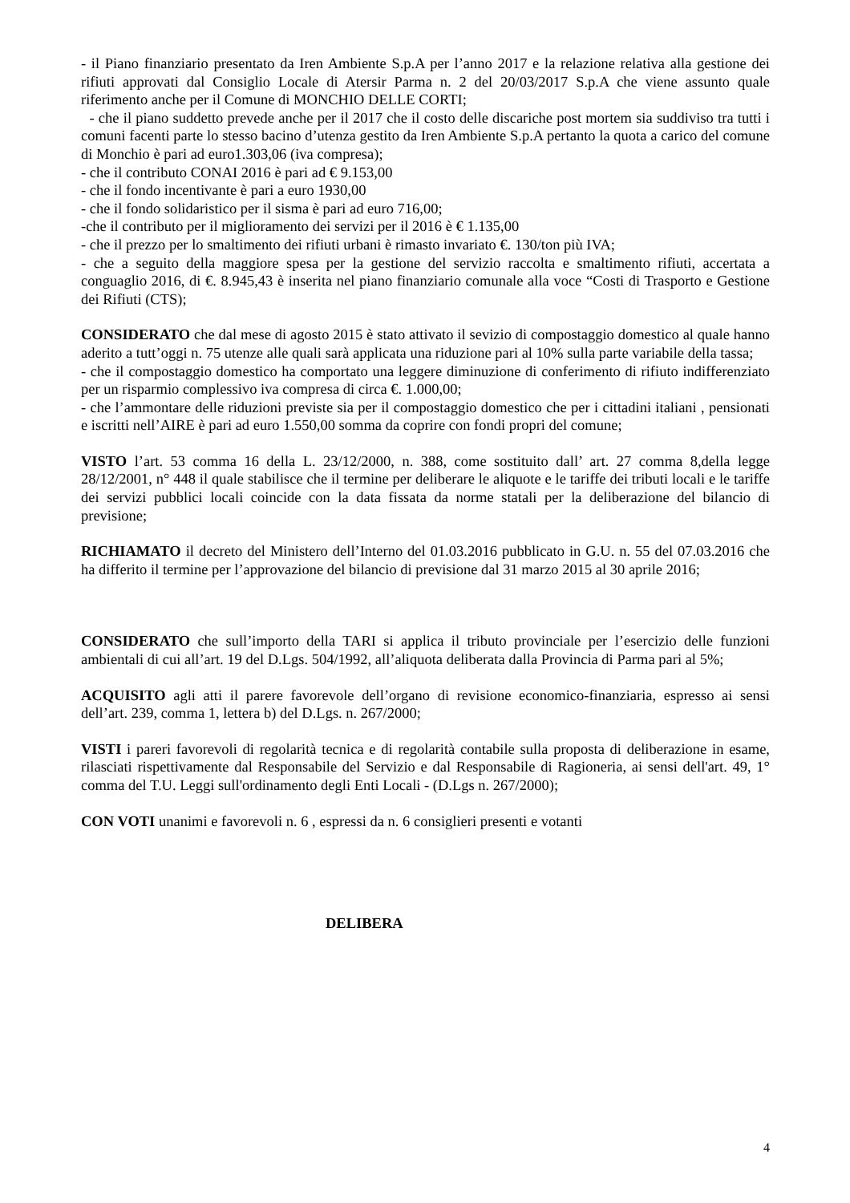- il Piano finanziario presentato da Iren Ambiente S.p.A per l’anno 2017 e la relazione relativa alla gestione dei rifiuti approvati dal Consiglio Locale di Atersir Parma n. 2 del 20/03/2017 S.p.A che viene assunto quale riferimento anche per il Comune di MONCHIO DELLE CORTI;
- che il piano suddetto prevede anche per il 2017 che il costo delle discariche post mortem sia suddiviso tra tutti i comuni facenti parte lo stesso bacino d’utenza gestito da Iren Ambiente S.p.A pertanto la quota a carico del comune di Monchio è pari ad euro1.303,06 (iva compresa);
- che il contributo CONAI 2016 è pari ad € 9.153,00
- che il fondo incentivante è pari a euro 1930,00
- che il fondo solidaristico per il sisma è pari ad euro 716,00;
-che il contributo per il miglioramento dei servizi per il 2016 è € 1.135,00
- che il prezzo per lo smaltimento dei rifiuti urbani è rimasto invariato €. 130/ton più IVA;
- che a seguito della maggiore spesa per la gestione del servizio raccolta e smaltimento rifiuti, accertata a conguaglio 2016, di €. 8.945,43 è inserita nel piano finanziario comunale alla voce “Costi di Trasporto e Gestione dei Rifiuti (CTS);
CONSIDERATO che dal mese di agosto 2015 è stato attivato il sevizio di compostaggio domestico al quale hanno aderito a tutt’oggi n. 75 utenze alle quali sarà applicata una riduzione pari al 10% sulla parte variabile della tassa;
- che il compostaggio domestico ha comportato una leggere diminuzione di conferimento di rifiuto indifferenziato per un risparmio complessivo iva compresa di circa €. 1.000,00;
- che l’ammontare delle riduzioni previste sia per il compostaggio domestico che per i cittadini italiani , pensionati e iscritti nell’AIRE è pari ad euro 1.550,00 somma da coprire con fondi propri del comune;
VISTO l’art. 53 comma 16 della L. 23/12/2000, n. 388, come sostituito dall’ art. 27 comma 8,della legge 28/12/2001, n° 448 il quale stabilisce che il termine per deliberare le aliquote e le tariffe dei tributi locali e le tariffe dei servizi pubblici locali coincide con la data fissata da norme statali per la deliberazione del bilancio di previsione;
RICHIAMATO il decreto del Ministero dell’Interno del 01.03.2016 pubblicato in G.U. n. 55 del 07.03.2016 che ha differito il termine per l’approvazione del bilancio di previsione dal 31 marzo 2015 al 30 aprile 2016;
CONSIDERATO che sull’importo della TARI si applica il tributo provinciale per l’esercizio delle funzioni ambientali di cui all’art. 19 del D.Lgs. 504/1992, all’aliquota deliberata dalla Provincia di Parma pari al 5%;
ACQUISITO agli atti il parere favorevole dell’organo di revisione economico-finanziaria, espresso ai sensi dell’art. 239, comma 1, lettera b) del D.Lgs. n. 267/2000;
VISTI i pareri favorevoli di regolarità tecnica e di regolarità contabile sulla proposta di deliberazione in esame, rilasciati rispettivamente dal Responsabile del Servizio e dal Responsabile di Ragioneria, ai sensi dell'art. 49, 1° comma del T.U. Leggi sull'ordinamento degli Enti Locali - (D.Lgs n. 267/2000);
CON VOTI unanimi e favorevoli n. 6 , espressi da n. 6 consiglieri presenti e votanti
DELIBERA
4